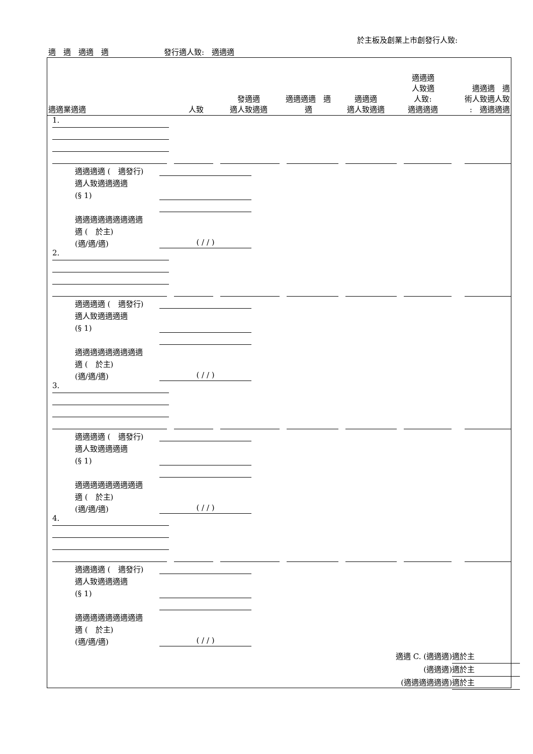於主板及創業上市創發行人致:
適　適　適適　適 發行適人致:　適適適
| 適適業適適 | 人致 | 發適適 適人致適適 | 適適適適 適 適 | 適適適 適人致適適 | 適適適 人致適 人致: 適適適適 | 適適適 適 術人致適人致 : 適適適適 |
| --- | --- | --- | --- | --- | --- | --- |
1.
適適適適 (　適發行)
適人致適適適適
(§ 1)
適適適適適適適適適
適 (　於主)
(適/適/適) ( / / )
2.
適適適適 (　適發行)
適人致適適適適
(§ 1)
適適適適適適適適適
適 (　於主)
(適/適/適) ( / / )
3.
適適適適 (　適發行)
適人致適適適適
(§ 1)
適適適適適適適適適
適 (　於主)
(適/適/適) ( / / )
4.
適適適適 (　適發行)
適人致適適適適
(§ 1)
適適適適適適適適適
適 (　於主)
(適/適/適) ( / / )
適適 C. (適適適) 適於主
(適適適) 適於主
(適適適適適適) 適於主